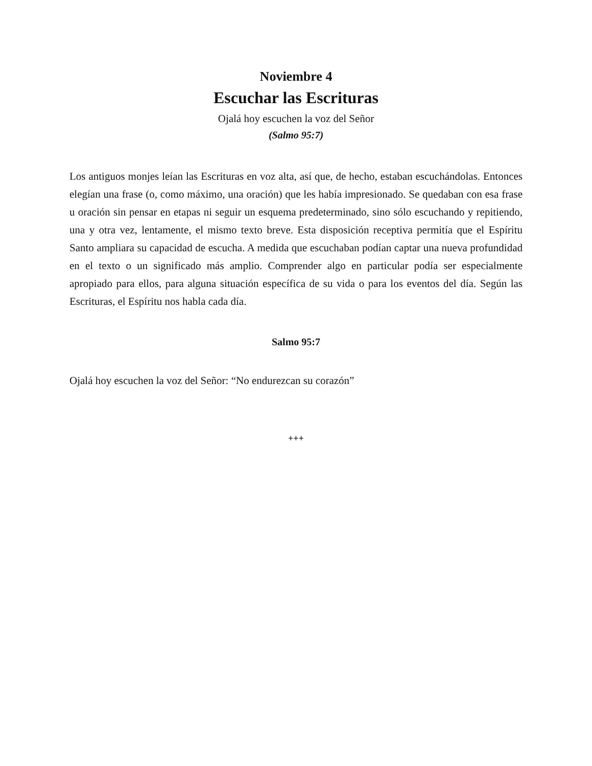Noviembre 4
Escuchar las Escrituras
Ojalá hoy escuchen la voz del Señor
(Salmo 95:7)
Los antiguos monjes leían las Escrituras en voz alta, así que, de hecho, estaban escuchándolas. Entonces elegían una frase (o, como máximo, una oración) que les había impresionado. Se quedaban con esa frase u oración sin pensar en etapas ni seguir un esquema predeterminado, sino sólo escuchando y repitiendo, una y otra vez, lentamente, el mismo texto breve. Esta disposición receptiva permitía que el Espíritu Santo ampliara su capacidad de escucha. A medida que escuchaban podían captar una nueva profundidad en el texto o un significado más amplio. Comprender algo en particular podía ser especialmente apropiado para ellos, para alguna situación específica de su vida o para los eventos del día. Según las Escrituras, el Espíritu nos habla cada día.
Salmo 95:7
Ojalá hoy escuchen la voz del Señor: “No endurezcan su corazón”
+++